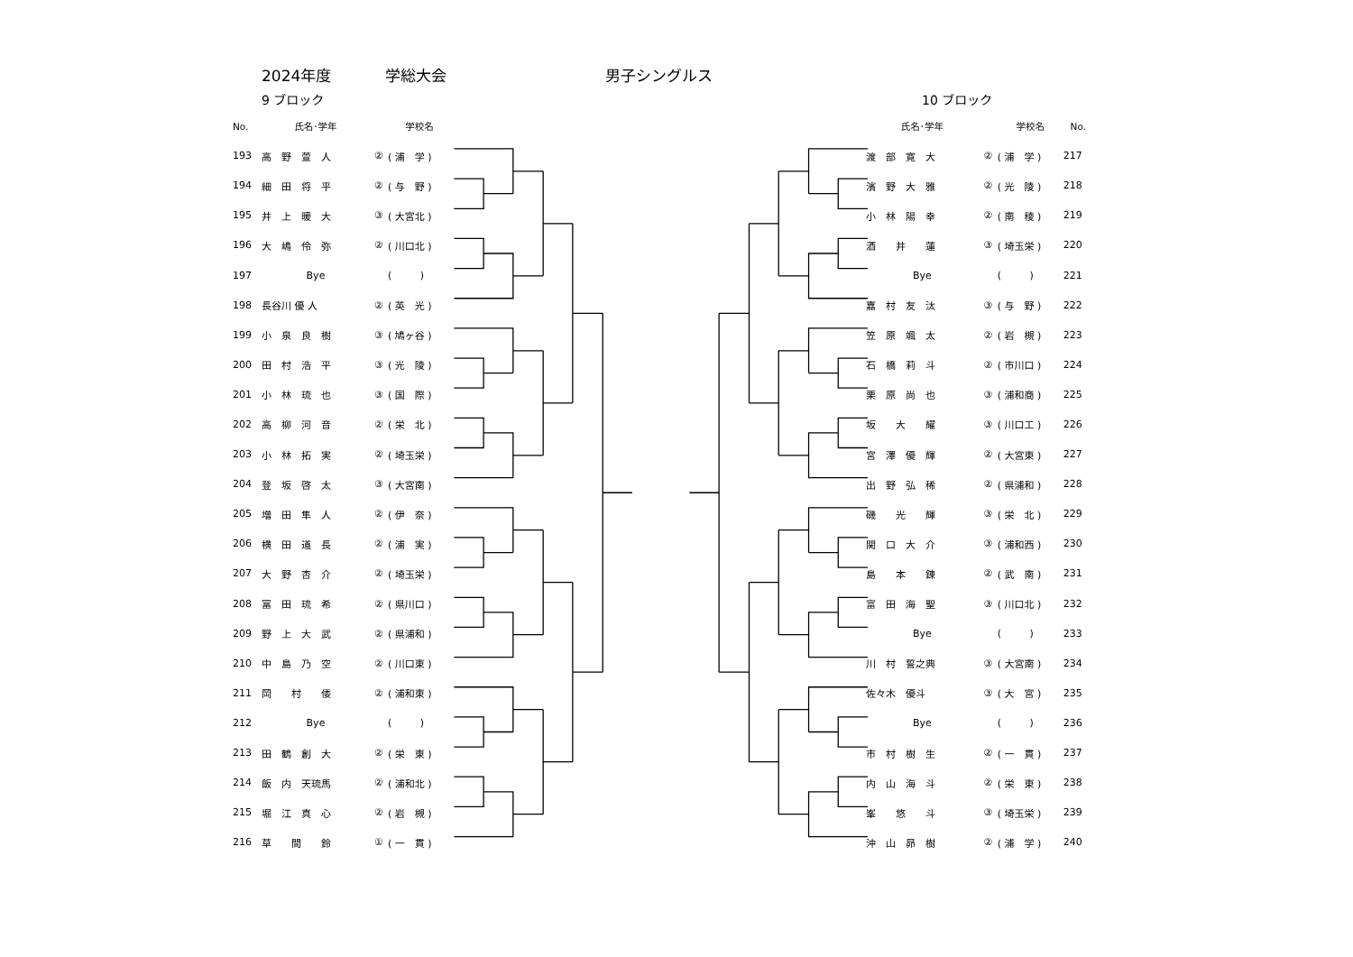2024年度 学総大会 男子シングルス
9 ブロック 10 ブロック
| No. | 氏名･学年 | | 学校名 |
| --- | --- | --- | --- |
| 193 | 高 野 萱 人 | ② | ( 浦 学 ) |
| 194 | 細 田 将 平 | ② | ( 与 野 ) |
| 195 | 井 上 暖 大 | ③ | ( 大宮北 ) |
| 196 | 大 嶋 伶 弥 | ② | ( 川口北 ) |
| 197 | Bye | | ( ) |
| 198 | 長谷川 優 人 | ② | ( 英 光 ) |
| 199 | 小 泉 良 樹 | ③ | ( 鳩ヶ谷 ) |
| 200 | 田 村 浩 平 | ③ | ( 光 陵 ) |
| 201 | 小 林 琉 也 | ③ | ( 国 際 ) |
| 202 | 高 柳 河 音 | ② | ( 栄 北 ) |
| 203 | 小 林 拓 実 | ② | ( 埼玉栄 ) |
| 204 | 登 坂 啓 太 | ③ | ( 大宮南 ) |
| 205 | 増 田 隼 人 | ② | ( 伊 奈 ) |
| 206 | 横 田 道 長 | ② | ( 浦 実 ) |
| 207 | 大 野 杏 介 | ② | ( 埼玉栄 ) |
| 208 | 冨 田 琉 希 | ② | ( 県川口 ) |
| 209 | 野 上 大 武 | ② | ( 県浦和 ) |
| 210 | 中 島 乃 空 | ② | ( 川口東 ) |
| 211 | 岡 村 倭 | ② | ( 浦和東 ) |
| 212 | Bye | | ( ) |
| 213 | 田 鶴 創 大 | ② | ( 栄 東 ) |
| 214 | 飯 内 天琉馬 | ② | ( 浦和北 ) |
| 215 | 堀 江 真 心 | ② | ( 岩 槻 ) |
| 216 | 草 間 鈴 | ① | ( 一 貫 ) |
| 氏名･学年 | | 学校名 | No. |
| --- | --- | --- | --- |
| 渡 部 寛 大 | ② | ( 浦 学 ) | 217 |
| 濱 野 大 雅 | ② | ( 光 陵 ) | 218 |
| 小 林 陽 幸 | ② | ( 南 稜 ) | 219 |
| 酒 井 蓮 | ③ | ( 埼玉栄 ) | 220 |
| Bye | | ( ) | 221 |
| 嘉 村 友 汰 | ③ | ( 与 野 ) | 222 |
| 笠 原 颯 太 | ② | ( 岩 槻 ) | 223 |
| 石 橋 莉 斗 | ② | ( 市川口 ) | 224 |
| 栗 原 尚 也 | ③ | ( 浦和商 ) | 225 |
| 坂 大 耀 | ③ | ( 川口工 ) | 226 |
| 宮 澤 優 輝 | ② | ( 大宮東 ) | 227 |
| 出 野 弘 稀 | ② | ( 県浦和 ) | 228 |
| 磯 光 輝 | ③ | ( 栄 北 ) | 229 |
| 関 口 大 介 | ③ | ( 浦和西 ) | 230 |
| 島 本 錬 | ② | ( 武 南 ) | 231 |
| 富 田 海 聖 | ③ | ( 川口北 ) | 232 |
| Bye | | ( ) | 233 |
| 川 村 誓之典 | ③ | ( 大宮南 ) | 234 |
| 佐々木 優斗 | ③ | ( 大 宮 ) | 235 |
| Bye | | ( ) | 236 |
| 市 村 樹 生 | ② | ( 一 貫 ) | 237 |
| 内 山 海 斗 | ② | ( 栄 東 ) | 238 |
| 峯 悠 斗 | ③ | ( 埼玉栄 ) | 239 |
| 沖 山 昴 樹 | ② | ( 浦 学 ) | 240 |